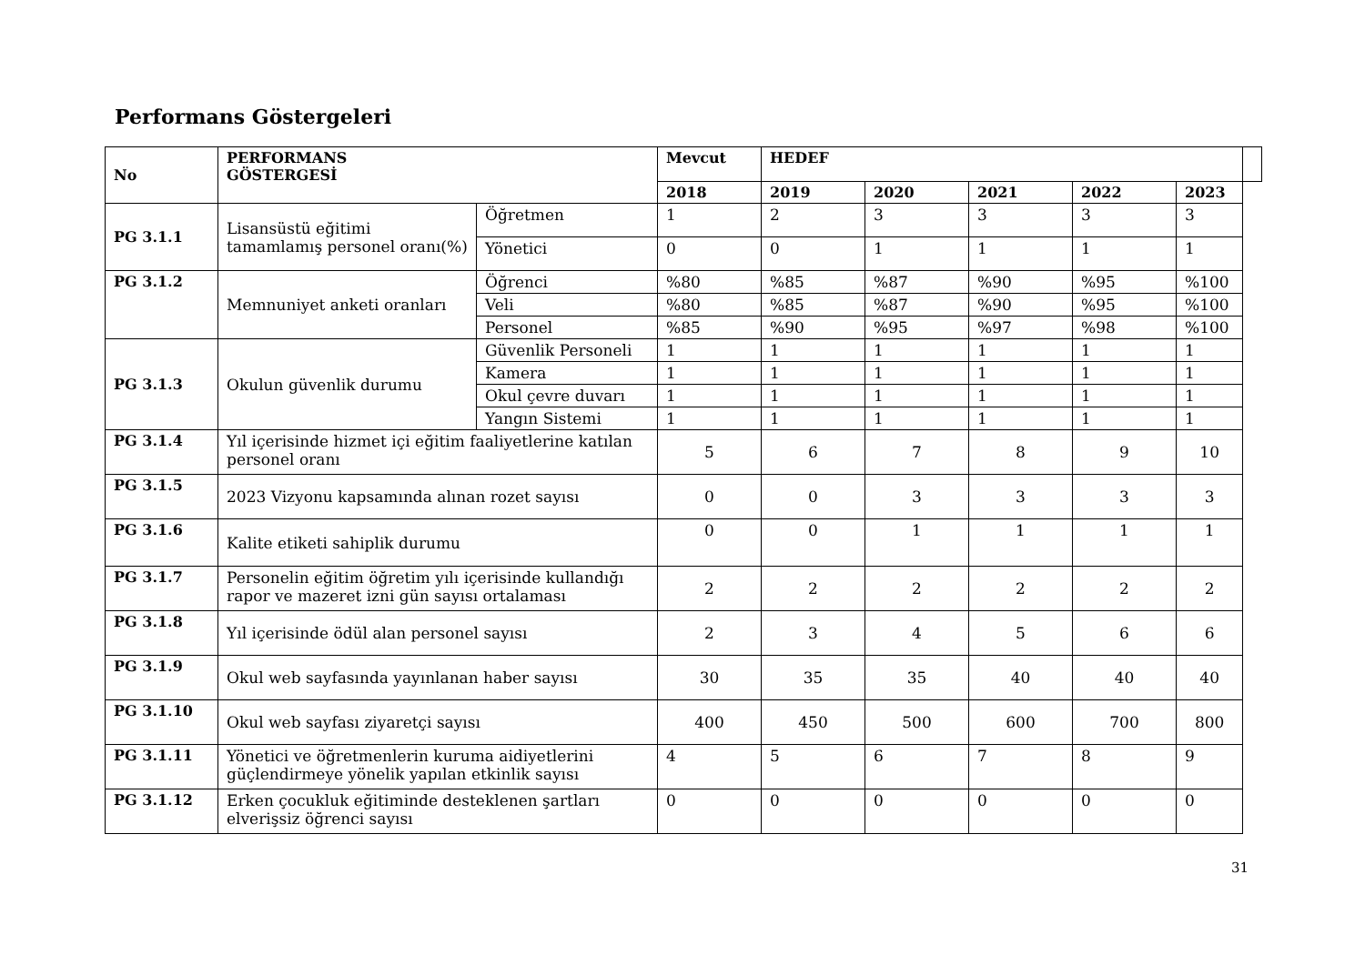Performans Göstergeleri
| No | PERFORMANS GÖSTERGESİ | | Mevcut | HEDEF | | | | | |
| --- | --- | --- | --- | --- | --- | --- | --- | --- | --- |
| | | | 2018 | 2019 | 2020 | 2021 | 2022 | 2023 | |
| PG 3.1.1 | Lisansüstü eğitimi tamamlamış personel oranı(%) | Öğretmen | 1 | 2 | 3 | 3 | 3 | 3 | |
| | | Yönetici | 0 | 0 | 1 | 1 | 1 | 1 | |
| PG 3.1.2 | Memnuniyet anketi oranları | Öğrenci | %80 | %85 | %87 | %90 | %95 | %100 | |
| | | Veli | %80 | %85 | %87 | %90 | %95 | %100 | |
| | | Personel | %85 | %90 | %95 | %97 | %98 | %100 | |
| PG 3.1.3 | Okulun güvenlik durumu | Güvenlik Personeli | 1 | 1 | 1 | 1 | 1 | 1 | |
| | | Kamera | 1 | 1 | 1 | 1 | 1 | 1 | |
| | | Okul çevre duvarı | 1 | 1 | 1 | 1 | 1 | 1 | |
| | | Yangın Sistemi | 1 | 1 | 1 | 1 | 1 | 1 | |
| PG 3.1.4 | Yıl içerisinde hizmet içi eğitim faaliyetlerine katılan personel oranı | | 5 | 6 | 7 | 8 | 9 | 10 | |
| PG 3.1.5 | 2023 Vizyonu kapsamında alınan rozet sayısı | | 0 | 0 | 3 | 3 | 3 | 3 | |
| PG 3.1.6 | Kalite etiketi sahiplik durumu | | 0 | 0 | 1 | 1 | 1 | 1 | |
| PG 3.1.7 | Personelin eğitim öğretim yılı içerisinde kullandığı rapor ve mazeret izni gün sayısı ortalaması | | 2 | 2 | 2 | 2 | 2 | 2 | |
| PG 3.1.8 | Yıl içerisinde ödül alan personel sayısı | | 2 | 3 | 4 | 5 | 6 | 6 | |
| PG 3.1.9 | Okul web sayfasında yayınlanan haber sayısı | | 30 | 35 | 35 | 40 | 40 | 40 | |
| PG 3.1.10 | Okul web sayfası ziyaretçi sayısı | | 400 | 450 | 500 | 600 | 700 | 800 | |
| PG 3.1.11 | Yönetici ve öğretmenlerin kuruma aidiyetlerini güçlendirmeye yönelik yapılan etkinlik sayısı | | 4 | 5 | 6 | 7 | 8 | 9 | |
| PG 3.1.12 | Erken çocukluk eğitiminde desteklenen şartları elverişsiz öğrenci sayısı | | 0 | 0 | 0 | 0 | 0 | 0 | |
31